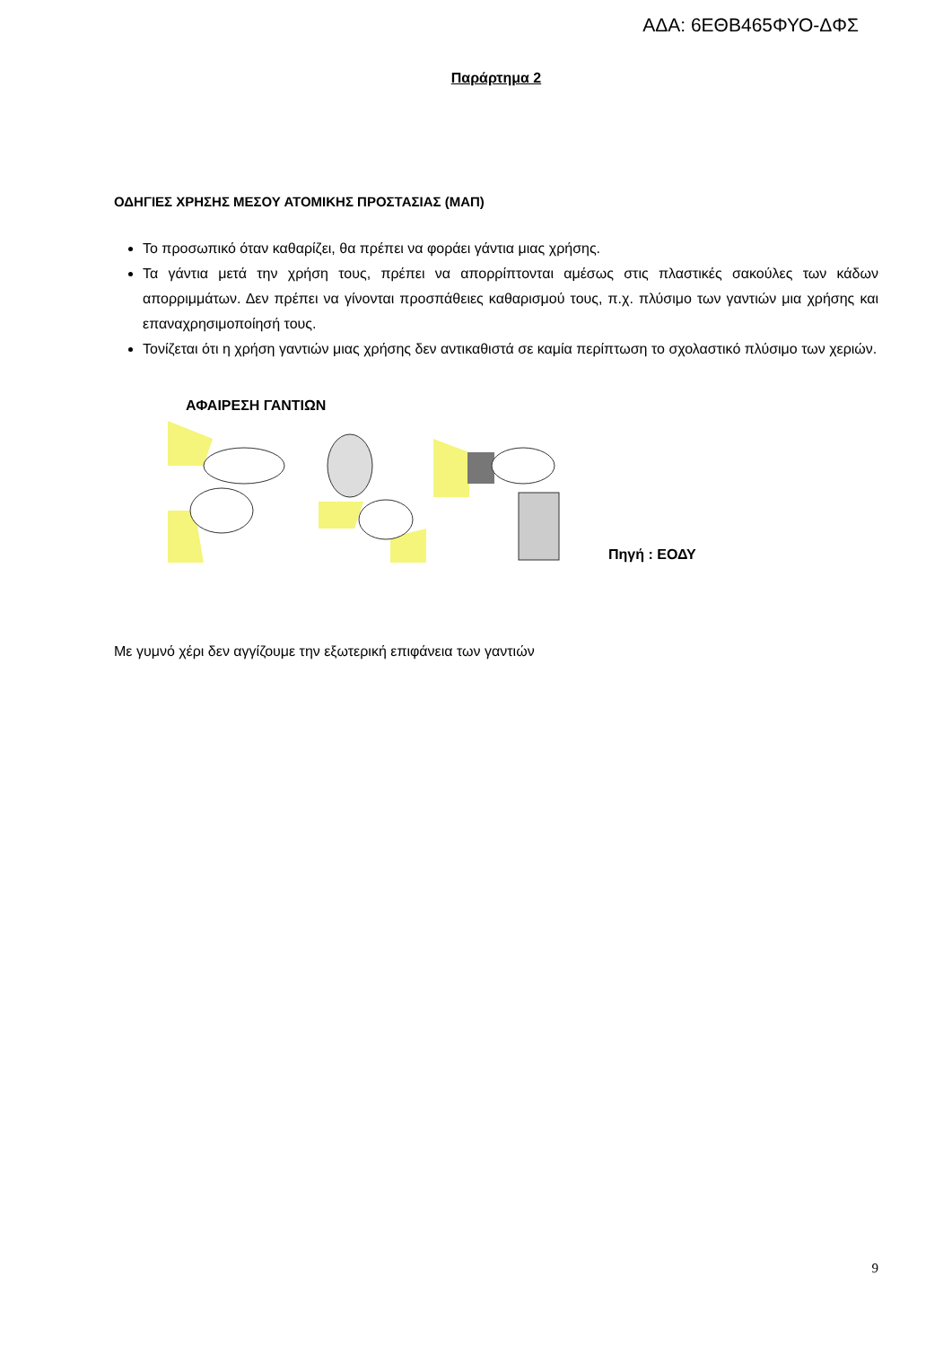ΑΔΑ: 6ΕΘΒ465ΦΥΟ-ΔΦΣ
Παράρτημα 2
ΟΔΗΓΙΕΣ ΧΡΗΣΗΣ ΜΕΣΟΥ ΑΤΟΜΙΚΗΣ ΠΡΟΣΤΑΣΙΑΣ (ΜΑΠ)
Το προσωπικό όταν καθαρίζει, θα πρέπει να φοράει γάντια μιας χρήσης.
Τα γάντια μετά την χρήση τους, πρέπει να απορρίπτονται αμέσως στις πλαστικές σακούλες των κάδων απορριμμάτων. Δεν πρέπει να γίνονται προσπάθειες καθαρισμού τους, π.χ. πλύσιμο των γαντιών μια χρήσης και επαναχρησιμοποίησή τους.
Τονίζεται ότι η χρήση γαντιών μιας χρήσης δεν αντικαθιστά σε καμία περίπτωση το σχολαστικό πλύσιμο των χεριών.
ΑΦΑΙΡΕΣΗ ΓΑΝΤΙΩΝ
Πηγή : ΕΟΔΥ
Με γυμνό χέρι δεν αγγίζουμε την εξωτερική επιφάνεια των γαντιών
9